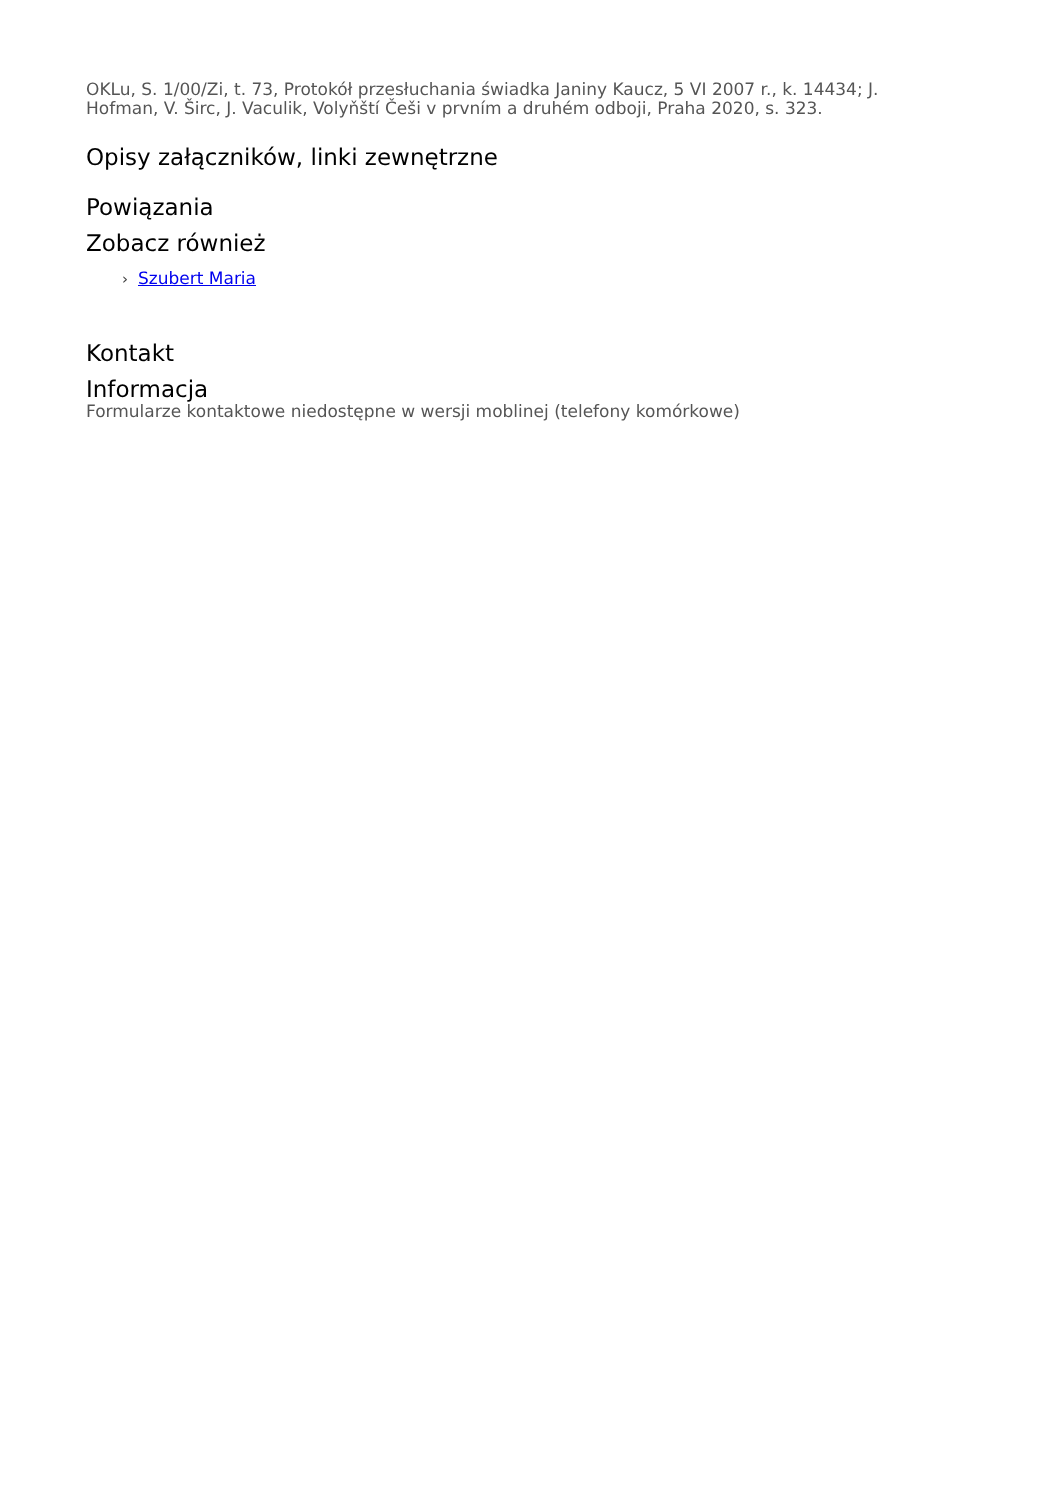OKLu, S. 1/00/Zi, t. 73, Protokół przesłuchania świadka Janiny Kaucz, 5 VI 2007 r., k. 14434; J. Hofman, V. Širc, J. Vaculik, Volyňští Češi v prvním a druhém odboji, Praha 2020, s. 323.
Opisy załączników, linki zewnętrzne
Powiązania
Zobacz również
› Szubert Maria
Kontakt
Informacja
Formularze kontaktowe niedostępne w wersji moblinej (telefony komórkowe)